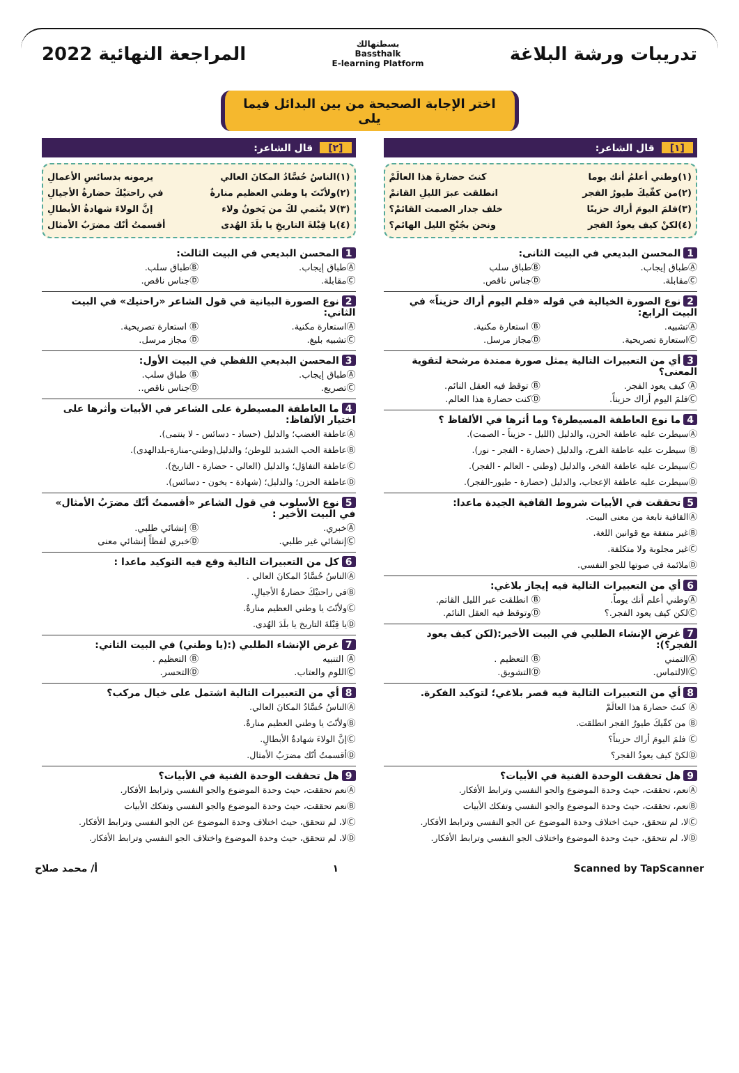تدريبات ورشة البلاغة
بسطتهالك
Bassthalk
E-learning Platform
المراجعة النهائية 2022
اختر الإجابة الصحيحة من بين البدائل فيما يلى
[١] قال الشاعر:
(١)وطني أعلمُ أنك يوما كنتَ حضارةَ هذا العالَمْ
(٢)من كفّيكَ طيورُ الفجر انطلقت عبرَ الليلِ القاتمْ
(٣)فلمَ اليومَ أراك حزينًا خلف جدار الصمت القائمْ؟
(٤)لكنْ كيف يعودُ الفجر ونحن بجُنْحِ الليل الهائم؟
1 المحسن البديعي في البيت الثانى:
Ⓐطباق إيجاب. Ⓑطباق سلب Ⓒمقابلة. Ⓓجناس ناقص.
2 نوع الصورة الخيالية في قوله «فلم اليوم أراك حزيناً» في البيت الرابع:
Ⓐتشبيه. Ⓑ استعارة مكنية. Ⓒاستعارة تصريحية. Ⓓمجاز مرسل.
3 أي من التعبيرات التالية يمثل صورة ممتدة مرشحة لتقوية المعنى؟
Ⓐ كيف يعود الفجر. Ⓑ توقظ فيه العقل النائم. Ⓒفلمَ اليوم أراك حزيناً. Ⓓكنت حضارة هذا العالم.
4 ما نوع العاطفة المسيطرة؟ وما أثرها في الألفاظ ؟
Ⓐسيطرت عليه عاطفة الحزن، والدليل (الليل - حزيناً - الصمت).
Ⓑ سيطرت عليه عاطفة الفرح، والدليل (حضارة - الفجر - نور).
Ⓒسيطرت عليه عاطفة الفخر، والدليل (وطني - العالم - الفجر).
Ⓓسيطرت عليه عاطفة الإعجاب، والدليل (حضارة - طيور-الفجر).
5 تحققت في الأبيات شروط القافية الجيدة ماعدا:
Ⓐالقافية نابعة من معنى البيت.
Ⓑغير متفقة مع قوانين اللغة.
Ⓒغير مجلوبة ولا متكلفة.
Ⓓملائمة في صوتها للجو النفسي.
6 أي من التعبيرات التالية فيه إيجاز بلاغي:
Ⓐوطني أعلم أنك يوماً. Ⓑ انطلقت عبر الليل القاتم. Ⓒلكن كيف يعود الفجر.؟ Ⓓوتوقظ فيه العقل النائم.
7 غرض الإنشاء الطلبي في البيت الأخير:(لكن كيف يعود الفجر؟):
Ⓐالتمني Ⓑ التعظيم . Ⓒالالتماس. Ⓓالتشويق.
8 أي من التعبيرات التالية فيه قصر بلاغي؛ لتوكيد الفكرة.
Ⓐ كنتَ حضارةَ هذا العالَمْ
Ⓑ من كفّيكَ طيورُ الفجر انطلقت.
Ⓒ فلمَ اليومَ أراك حزيناً؟
Ⓓلكنْ كيف يعودُ الفجر؟
9 هل تحققت الوحدة الفنية في الأبيات؟
Ⓐنعم، تحققت، حيث وحدة الموضوع والجو النفسي وترابط الأفكار.
Ⓑنعم، تحققت، حيث وحدة الموضوع والجو النفسي وتفكك الأبيات
Ⓒلا، لم تتحقق، حيث اختلاف وحدة الموضوع عن الجو النفسي وترابط الأفكار.
Ⓓلا، لم تتحقق، حيث وحدة الموضوع واختلاف الجو النفسي وترابط الأفكار.
[٢] قال الشاعر:
(١)الناسُ حُسَّادُ المكانَ العالي يرمونه بدسائسِ الأعمالِ
(٢)ولأنّتَ يا وطني العظيم منارةٌ في راحتيْكَ حضارةُ الأجيالِ
(٣)لا ينْتمي لكَ من يَخونُ ولاء إنَّ الولاءَ شهادةُ الأبطالِ
(٤)يا قِبْلةَ التاريخِ يا بلَدَ الهُدى أقسمتُ أنّك مضرَبُ الأمثال
1 المحسن البديعي في البيت الثالث:
Ⓐطباق إيجاب. Ⓑطباق سلب. Ⓒمقابلة. Ⓓجناس ناقص.
2 نوع الصورة البيانية في قول الشاعر «راحتيك» في البيت الثاني:
Ⓐاستعارة مكنية. Ⓑ استعارة تصريحية. Ⓒتشبيه بليغ. Ⓓ مجاز مرسل.
3 المحسن البديعي اللفظي في البيت الأول:
Ⓐطباق إيجاب. Ⓑ طباق سلب. Ⓒتصريع. Ⓓجناس ناقص..
4 ما العاطفة المسيطرة على الشاعر في الأبيات وأثرها على اختيار الألفاظ:
Ⓐعاطفة الغضب؛ والدليل (حساد - دسائس - لا ينتمى).
Ⓑعاطفة الحب الشديد للوطن؛ والدليل(وطني-منارة-بلدالهدى).
Ⓒعاطفة التفاؤل؛ والدليل (العالي - حضارة - التاريخ).
Ⓓعاطفة الحزن؛ والدليل؛ (شهادة - يخون - دسائس).
5 نوع الأسلوب في قول الشاعر «أقسمتُ أنّك مضرَبُ الأمثال» في البيت الأخير :
Ⓐخبري. Ⓑ إنشائي طلبي. Ⓒإنشائي غير طلبي. Ⓓخبري لفظاً إنشائي معنى
6 كل من التعبيرات التالية وقع فيه التوكيد ماعدا :
Ⓐالناسُ حُسَّادُ المكانَ العالي .
Ⓑفي راحتيْكَ حضارةُ الأجيالِ.
Ⓒولأنّتَ يا وطني العظيم منارةٌ.
Ⓓيا قِبْلةَ التاريخ يا بلَدَ الهُدى.
7 غرض الإنشاء الطلبي (:(يا وطني) في البيت الثاني:
Ⓐ التنبيه Ⓑ التعظيم . Ⓒاللوم والعتاب. Ⓓالتحسر.
8 أي من التعبيرات التالية اشتمل على خيال مركب؟
Ⓐالناسُ حُسَّادُ المكانَ العالي.
Ⓑولأنّتَ يا وطني العظيم منارةٌ.
Ⓒإنَّ الولاءَ شهادةُ الأبطالِ.
Ⓓأقسمتُ أنّك مضرَبُ الأمثال.
9 هل تحققت الوحدة الفنية في الأبيات؟
Ⓐنعم تحققت، حيث وحدة الموضوع والجو النفسي وترابط الأفكار.
Ⓑنعم تحققت، حيث وحدة الموضوع والجو النفسي وتفكك الأبيات
Ⓒلا، لم تتحقق، حيث اختلاف وحدة الموضوع عن الجو النفسي وترابط الأفكار.
Ⓓلا، لم تتحقق، حيث وحدة الموضوع واختلاف الجو النفسي وترابط الأفكار.
Scanned by TapScanner ١ أ/ محمد صلاح